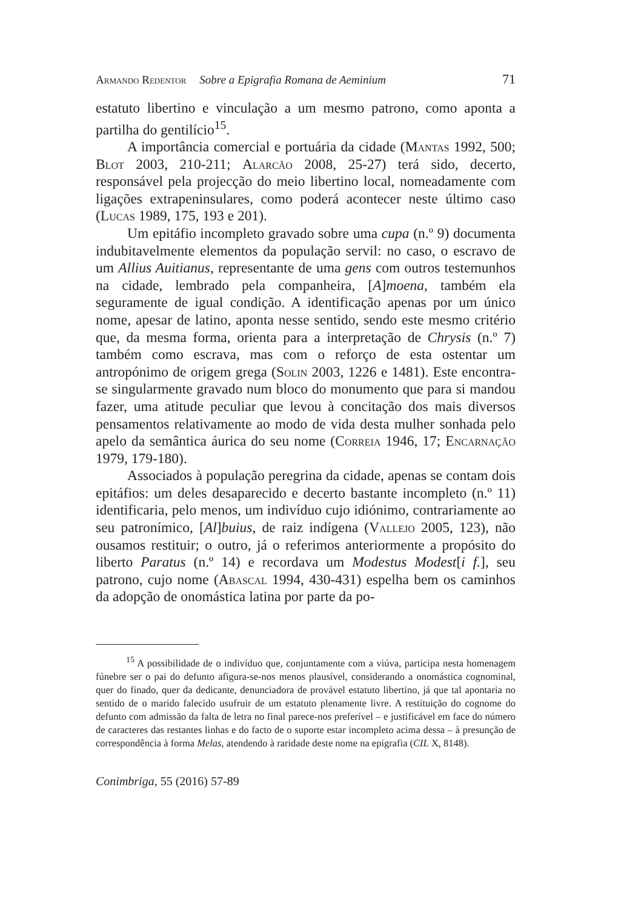Armando Redentor Sobre a Epigrafia Romana de Aeminium 71
estatuto libertino e vinculação a um mesmo patrono, como aponta a partilha do gentilício<sup>15</sup>.
A importância comercial e portuária da cidade (Mantas 1992, 500; Blot 2003, 210-211; Alarcão 2008, 25-27) terá sido, decerto, responsável pela projecção do meio libertino local, nomeadamente com ligações extrapeninsulares, como poderá acontecer neste último caso (Lucas 1989, 175, 193 e 201).
Um epitáfio incompleto gravado sobre uma cupa (n.º 9) documenta indubitavelmente elementos da população servil: no caso, o escravo de um Allius Auitianus, representante de uma gens com outros testemunhos na cidade, lembrado pela companheira, [A]moena, também ela seguramente de igual condição. A identificação apenas por um único nome, apesar de latino, aponta nesse sentido, sendo este mesmo critério que, da mesma forma, orienta para a interpretação de Chrysis (n.º 7) também como escrava, mas com o reforço de esta ostentar um antropónimo de origem grega (Solin 2003, 1226 e 1481). Este encontra-se singularmente gravado num bloco do monumento que para si mandou fazer, uma atitude peculiar que levou à concitação dos mais diversos pensamentos relativamente ao modo de vida desta mulher sonhada pelo apelo da semântica áurica do seu nome (Correia 1946, 17; Encarnação 1979, 179-180).
Associados à população peregrina da cidade, apenas se contam dois epitáfios: um deles desaparecido e decerto bastante incompleto (n.º 11) identificaria, pelo menos, um indivíduo cujo idiónimo, contrariamente ao seu patronímico, [Al]buius, de raiz indígena (Vallejo 2005, 123), não ousamos restituir; o outro, já o referimos anteriormente a propósito do liberto Paratus (n.º 14) e recordava um Modestus Modest[i f.], seu patrono, cujo nome (Abascal 1994, 430-431) espelha bem os caminhos da adopção de onomástica latina por parte da po-
<sup>15</sup> A possibilidade de o indivíduo que, conjuntamente com a viúva, participa nesta homenagem fúnebre ser o pai do defunto afigura-se-nos menos plausível, considerando a onomástica cognominal, quer do finado, quer da dedicante, denunciadora de provável estatuto libertino, já que tal apontaria no sentido de o marido falecido usufruir de um estatuto plenamente livre. A restituição do cognome do defunto com admissão da falta de letra no final parece-nos preferível – e justificável em face do número de caracteres das restantes linhas e do facto de o suporte estar incompleto acima dessa – à presunção de correspondência à forma Melas, atendendo à raridade deste nome na epigrafia (CIL X, 8148).
Conimbriga, 55 (2016) 57-89